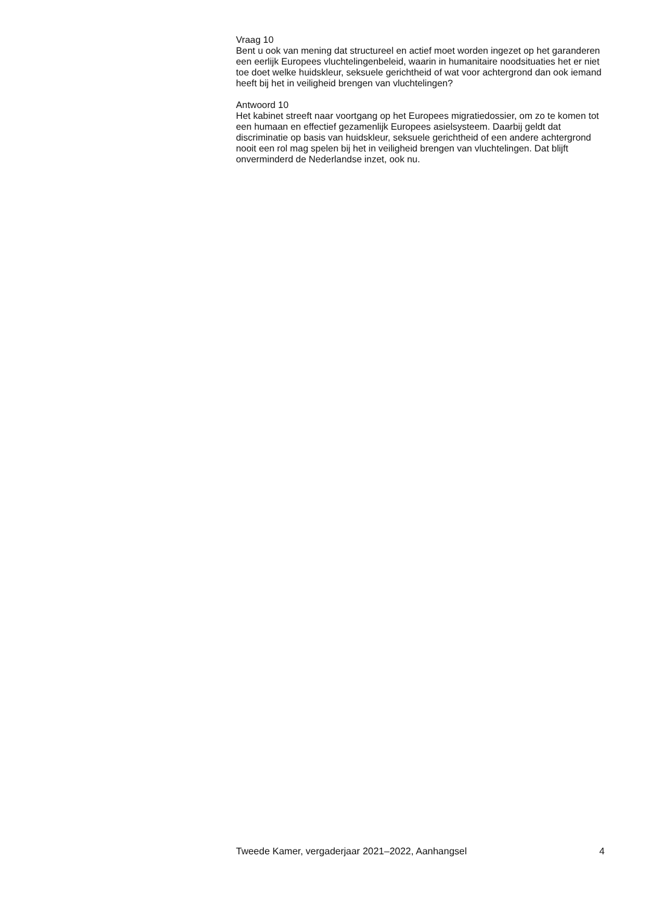Vraag 10
Bent u ook van mening dat structureel en actief moet worden ingezet op het garanderen een eerlijk Europees vluchtelingenbeleid, waarin in humanitaire noodsituaties het er niet toe doet welke huidskleur, seksuele gerichtheid of wat voor achtergrond dan ook iemand heeft bij het in veiligheid brengen van vluchtelingen?
Antwoord 10
Het kabinet streeft naar voortgang op het Europees migratiedossier, om zo te komen tot een humaan en effectief gezamenlijk Europees asielsysteem. Daarbij geldt dat discriminatie op basis van huidskleur, seksuele gerichtheid of een andere achtergrond nooit een rol mag spelen bij het in veiligheid brengen van vluchtelingen. Dat blijft onverminderd de Nederlandse inzet, ook nu.
Tweede Kamer, vergaderjaar 2021–2022, Aanhangsel 4